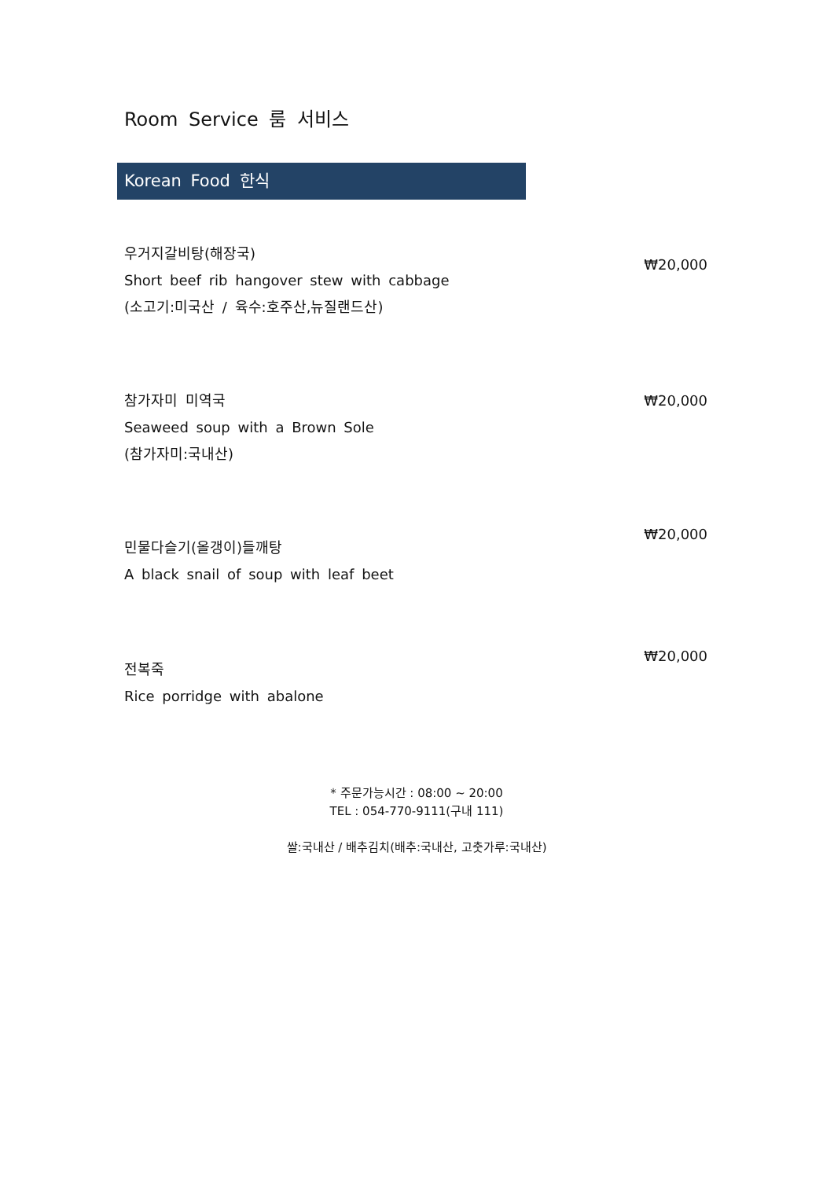Room Service 룸 서비스
Korean Food 한식
우거지갈비탕(해장국)
Short beef rib hangover stew with cabbage
(소고기:미국산 / 육수:호주산,뉴질랜드산)
₩20,000
참가자미 미역국
Seaweed soup with a Brown Sole
(참가자미:국내산)
₩20,000
민물다슬기(올갱이)들깨탕
A black snail of soup with leaf beet
₩20,000
전복죽
Rice porridge with abalone
₩20,000
* 주문가능시간 : 08:00 ~ 20:00
TEL : 054-770-9111(구내 111)
쌀:국내산 / 배추김치(배추:국내산, 고춧가루:국내산)